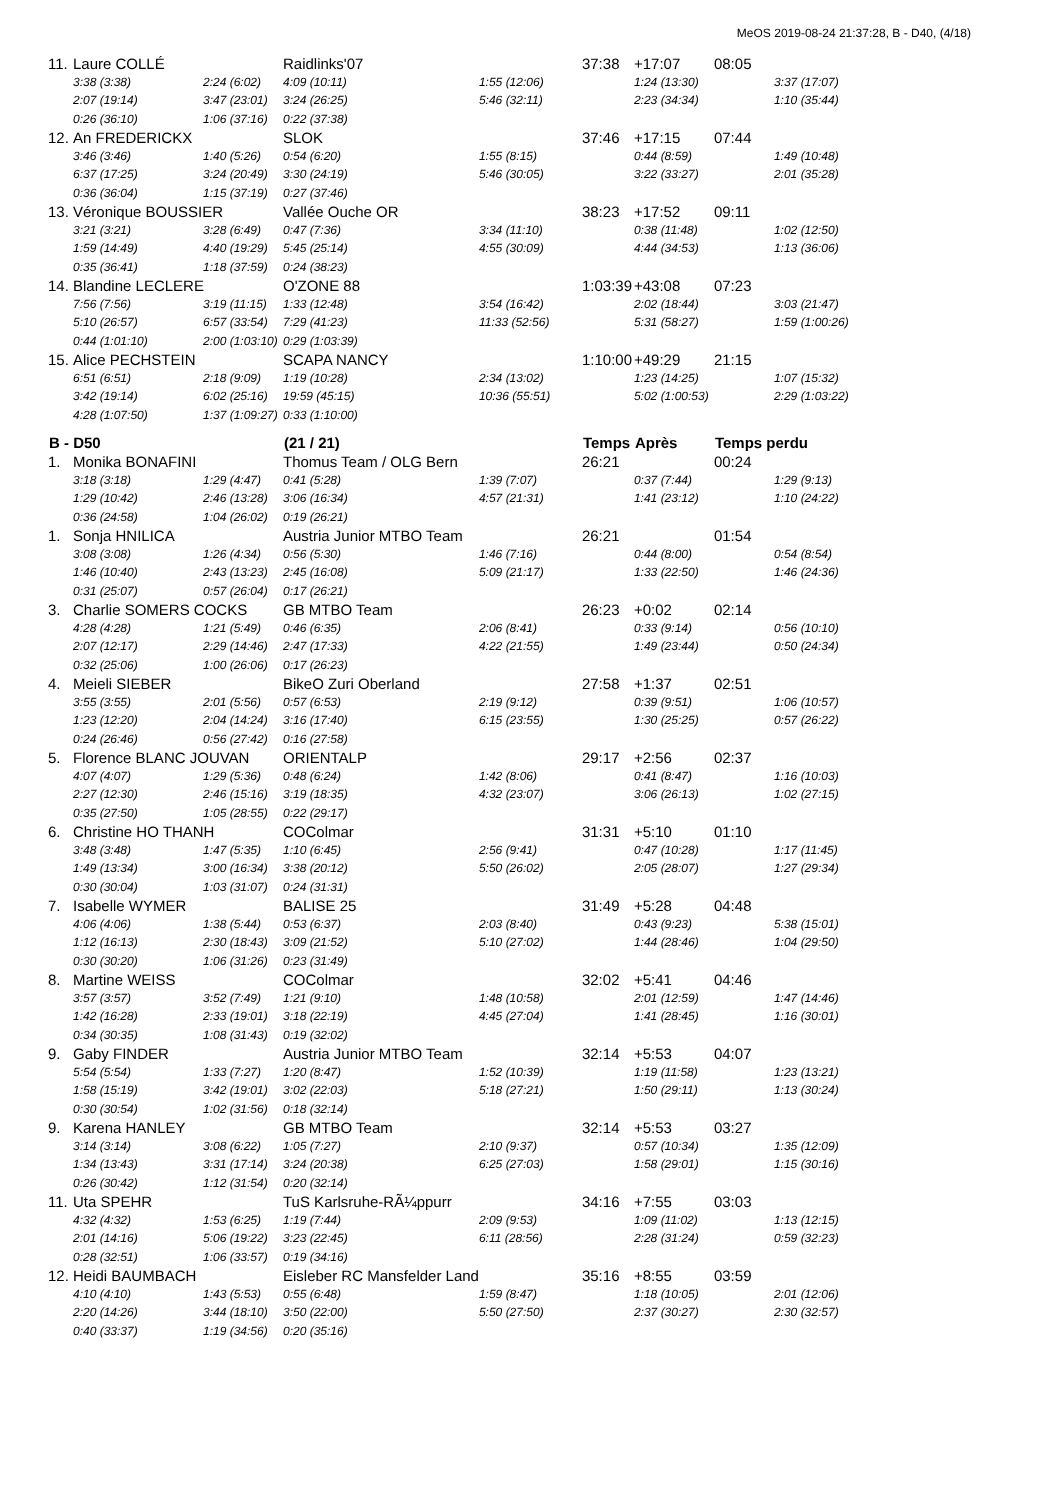MeOS 2019-08-24 21:37:28, B - D40, (4/18)
| 11. | Laure COLLÉ | | Raidlinks'07 | | 37:38 | +17:07 | 08:05 | |
| | 3:38 (3:38) | 2:24 (6:02) | 4:09 (10:11) | 1:55 (12:06) | | 1:24 (13:30) | | 3:37 (17:07) |
| | 2:07 (19:14) | 3:47 (23:01) | 3:24 (26:25) | 5:46 (32:11) | | 2:23 (34:34) | | 1:10 (35:44) |
| | 0:26 (36:10) | 1:06 (37:16) | 0:22 (37:38) | | | | | |
| 12. | An FREDERICKX | | SLOK | | 37:46 | +17:15 | 07:44 | |
| | 3:46 (3:46) | 1:40 (5:26) | 0:54 (6:20) | 1:55 (8:15) | | 0:44 (8:59) | | 1:49 (10:48) |
| | 6:37 (17:25) | 3:24 (20:49) | 3:30 (24:19) | 5:46 (30:05) | | 3:22 (33:27) | | 2:01 (35:28) |
| | 0:36 (36:04) | 1:15 (37:19) | 0:27 (37:46) | | | | | |
| 13. | Véronique BOUSSIER | | Vallée Ouche OR | | 38:23 | +17:52 | 09:11 | |
| | 3:21 (3:21) | 3:28 (6:49) | 0:47 (7:36) | 3:34 (11:10) | | 0:38 (11:48) | | 1:02 (12:50) |
| | 1:59 (14:49) | 4:40 (19:29) | 5:45 (25:14) | 4:55 (30:09) | | 4:44 (34:53) | | 1:13 (36:06) |
| | 0:35 (36:41) | 1:18 (37:59) | 0:24 (38:23) | | | | | |
| 14. | Blandine LECLERE | | O'ZONE 88 | | 1:03:39 | +43:08 | 07:23 | |
| | 7:56 (7:56) | 3:19 (11:15) | 1:33 (12:48) | 3:54 (16:42) | | 2:02 (18:44) | | 3:03 (21:47) |
| | 5:10 (26:57) | 6:57 (33:54) | 7:29 (41:23) | 11:33 (52:56) | | 5:31 (58:27) | | 1:59 (1:00:26) |
| | 0:44 (1:01:10) | 2:00 (1:03:10) | 0:29 (1:03:39) | | | | | |
| 15. | Alice PECHSTEIN | | SCAPA NANCY | | 1:10:00 | +49:29 | 21:15 | |
| | 6:51 (6:51) | 2:18 (9:09) | 1:19 (10:28) | 2:34 (13:02) | | 1:23 (14:25) | | 1:07 (15:32) |
| | 3:42 (19:14) | 6:02 (25:16) | 19:59 (45:15) | 10:36 (55:51) | | 5:02 (1:00:53) | | 2:29 (1:03:22) |
| | 4:28 (1:07:50) | 1:37 (1:09:27) | 0:33 (1:10:00) | | | | | |
| B - D50 | | | (21 / 21) | | Temps | Après | Temps perdu | |
| 1. | Monika BONAFINI | | Thomus Team / OLG Bern | | 26:21 | | 00:24 | |
| | 3:18 (3:18) | 1:29 (4:47) | 0:41 (5:28) | 1:39 (7:07) | | 0:37 (7:44) | | 1:29 (9:13) |
| | 1:29 (10:42) | 2:46 (13:28) | 3:06 (16:34) | 4:57 (21:31) | | 1:41 (23:12) | | 1:10 (24:22) |
| | 0:36 (24:58) | 1:04 (26:02) | 0:19 (26:21) | | | | | |
| 1. | Sonja HNILICA | | Austria Junior MTBO Team | | 26:21 | | 01:54 | |
| | 3:08 (3:08) | 1:26 (4:34) | 0:56 (5:30) | 1:46 (7:16) | | 0:44 (8:00) | | 0:54 (8:54) |
| | 1:46 (10:40) | 2:43 (13:23) | 2:45 (16:08) | 5:09 (21:17) | | 1:33 (22:50) | | 1:46 (24:36) |
| | 0:31 (25:07) | 0:57 (26:04) | 0:17 (26:21) | | | | | |
| 3. | Charlie SOMERS COCKS | | GB MTBO Team | | 26:23 | +0:02 | 02:14 | |
| | 4:28 (4:28) | 1:21 (5:49) | 0:46 (6:35) | 2:06 (8:41) | | 0:33 (9:14) | | 0:56 (10:10) |
| | 2:07 (12:17) | 2:29 (14:46) | 2:47 (17:33) | 4:22 (21:55) | | 1:49 (23:44) | | 0:50 (24:34) |
| | 0:32 (25:06) | 1:00 (26:06) | 0:17 (26:23) | | | | | |
| 4. | Meieli SIEBER | | BikeO Zuri Oberland | | 27:58 | +1:37 | 02:51 | |
| | 3:55 (3:55) | 2:01 (5:56) | 0:57 (6:53) | 2:19 (9:12) | | 0:39 (9:51) | | 1:06 (10:57) |
| | 1:23 (12:20) | 2:04 (14:24) | 3:16 (17:40) | 6:15 (23:55) | | 1:30 (25:25) | | 0:57 (26:22) |
| | 0:24 (26:46) | 0:56 (27:42) | 0:16 (27:58) | | | | | |
| 5. | Florence BLANC JOUVAN | | ORIENTALP | | 29:17 | +2:56 | 02:37 | |
| | 4:07 (4:07) | 1:29 (5:36) | 0:48 (6:24) | 1:42 (8:06) | | 0:41 (8:47) | | 1:16 (10:03) |
| | 2:27 (12:30) | 2:46 (15:16) | 3:19 (18:35) | 4:32 (23:07) | | 3:06 (26:13) | | 1:02 (27:15) |
| | 0:35 (27:50) | 1:05 (28:55) | 0:22 (29:17) | | | | | |
| 6. | Christine HO THANH | | COColmar | | 31:31 | +5:10 | 01:10 | |
| | 3:48 (3:48) | 1:47 (5:35) | 1:10 (6:45) | 2:56 (9:41) | | 0:47 (10:28) | | 1:17 (11:45) |
| | 1:49 (13:34) | 3:00 (16:34) | 3:38 (20:12) | 5:50 (26:02) | | 2:05 (28:07) | | 1:27 (29:34) |
| | 0:30 (30:04) | 1:03 (31:07) | 0:24 (31:31) | | | | | |
| 7. | Isabelle WYMER | | BALISE 25 | | 31:49 | +5:28 | 04:48 | |
| | 4:06 (4:06) | 1:38 (5:44) | 0:53 (6:37) | 2:03 (8:40) | | 0:43 (9:23) | | 5:38 (15:01) |
| | 1:12 (16:13) | 2:30 (18:43) | 3:09 (21:52) | 5:10 (27:02) | | 1:44 (28:46) | | 1:04 (29:50) |
| | 0:30 (30:20) | 1:06 (31:26) | 0:23 (31:49) | | | | | |
| 8. | Martine WEISS | | COColmar | | 32:02 | +5:41 | 04:46 | |
| | 3:57 (3:57) | 3:52 (7:49) | 1:21 (9:10) | 1:48 (10:58) | | 2:01 (12:59) | | 1:47 (14:46) |
| | 1:42 (16:28) | 2:33 (19:01) | 3:18 (22:19) | 4:45 (27:04) | | 1:41 (28:45) | | 1:16 (30:01) |
| | 0:34 (30:35) | 1:08 (31:43) | 0:19 (32:02) | | | | | |
| 9. | Gaby FINDER | | Austria Junior MTBO Team | | 32:14 | +5:53 | 04:07 | |
| | 5:54 (5:54) | 1:33 (7:27) | 1:20 (8:47) | 1:52 (10:39) | | 1:19 (11:58) | | 1:23 (13:21) |
| | 1:58 (15:19) | 3:42 (19:01) | 3:02 (22:03) | 5:18 (27:21) | | 1:50 (29:11) | | 1:13 (30:24) |
| | 0:30 (30:54) | 1:02 (31:56) | 0:18 (32:14) | | | | | |
| 9. | Karena HANLEY | | GB MTBO Team | | 32:14 | +5:53 | 03:27 | |
| | 3:14 (3:14) | 3:08 (6:22) | 1:05 (7:27) | 2:10 (9:37) | | 0:57 (10:34) | | 1:35 (12:09) |
| | 1:34 (13:43) | 3:31 (17:14) | 3:24 (20:38) | 6:25 (27:03) | | 1:58 (29:01) | | 1:15 (30:16) |
| | 0:26 (30:42) | 1:12 (31:54) | 0:20 (32:14) | | | | | |
| 11. | Uta SPEHR | | TuS Karlsruhe-RÃ¼ppurr | | 34:16 | +7:55 | 03:03 | |
| | 4:32 (4:32) | 1:53 (6:25) | 1:19 (7:44) | 2:09 (9:53) | | 1:09 (11:02) | | 1:13 (12:15) |
| | 2:01 (14:16) | 5:06 (19:22) | 3:23 (22:45) | 6:11 (28:56) | | 2:28 (31:24) | | 0:59 (32:23) |
| | 0:28 (32:51) | 1:06 (33:57) | 0:19 (34:16) | | | | | |
| 12. | Heidi BAUMBACH | | Eisleber RC Mansfelder Land | | 35:16 | +8:55 | 03:59 | |
| | 4:10 (4:10) | 1:43 (5:53) | 0:55 (6:48) | 1:59 (8:47) | | 1:18 (10:05) | | 2:01 (12:06) |
| | 2:20 (14:26) | 3:44 (18:10) | 3:50 (22:00) | 5:50 (27:50) | | 2:37 (30:27) | | 2:30 (32:57) |
| | 0:40 (33:37) | 1:19 (34:56) | 0:20 (35:16) | | | | | |